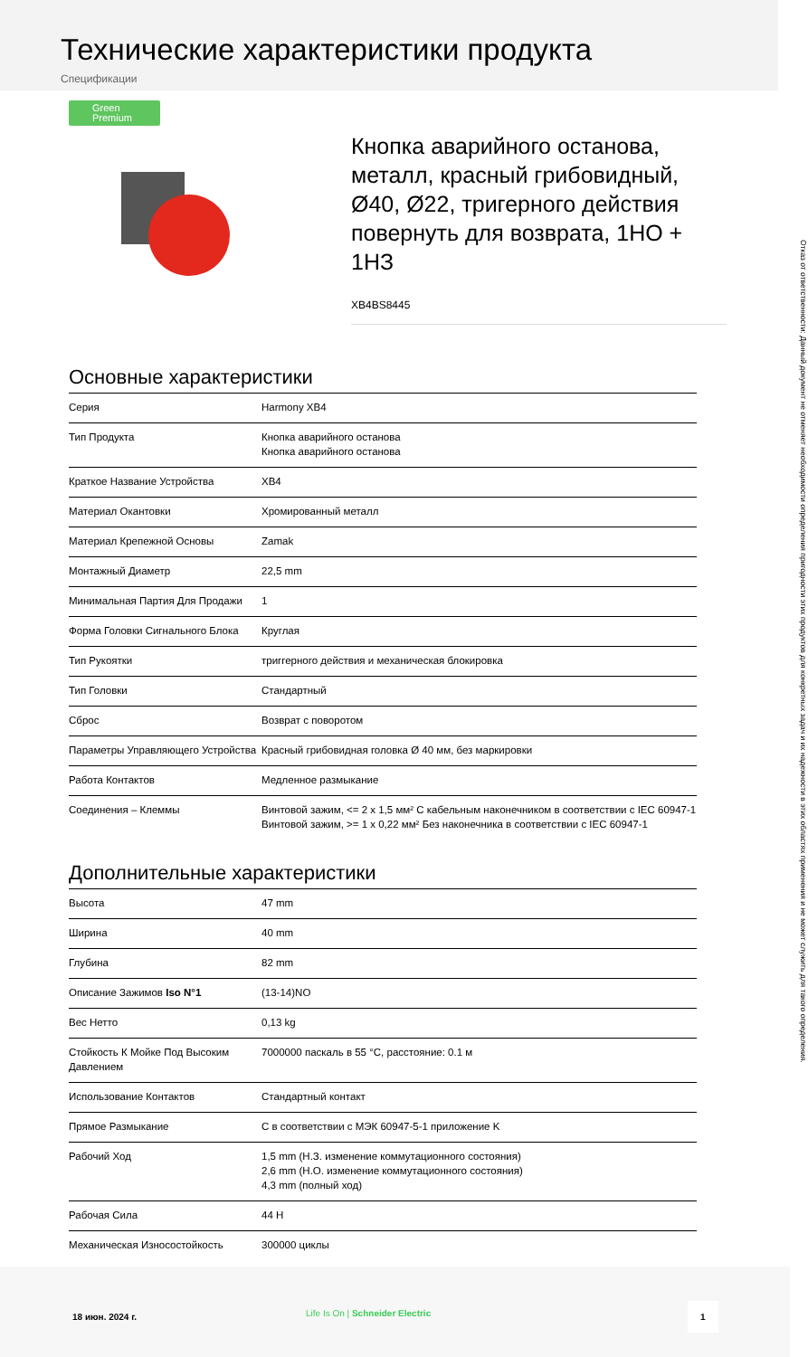Технические характеристики продукта
Спецификации
Green Premium
Кнопка аварийного останова, металл, красный грибовидный, Ø40, Ø22, тригерного действия повернуть для возврата, 1НО + 1НЗ
XB4BS8445
Основные характеристики
| Серия | Harmony XB4 |
| Тип Продукта | Кнопка аварийного останова Кнопка аварийного останова |
| Краткое Название Устройства | XB4 |
| Материал Окантовки | Хромированный металл |
| Материал Крепежной Основы | Zamak |
| Монтажный Диаметр | 22,5 mm |
| Минимальная Партия Для Продажи | 1 |
| Форма Головки Сигнального Блока | Круглая |
| Тип Рукоятки | триггерного действия и механическая блокировка |
| Тип Головки | Стандартный |
| Сброс | Возврат с поворотом |
| Параметры Управляющего Устройства | Красный грибовидная головка Ø 40 мм, без маркировки |
| Работа Контактов | Медленное размыкание |
| Соединения – Клеммы | Винтовой зажим, <= 2 x 1,5 мм² С кабельным наконечником в соответствии с IEC 60947-1 Винтовой зажим, >= 1 x 0,22 мм² Без наконечника в соответствии с IEC 60947-1 |
Дополнительные характеристики
| Высота | 47 mm |
| Ширина | 40 mm |
| Глубина | 82 mm |
| Описание Зажимов Iso N°1 | (13-14)NO |
| Вес Нетто | 0,13 kg |
| Стойкость К Мойке Под Высоким Давлением | 7000000 паскаль в 55 °C, расстояние: 0.1 м |
| Использование Контактов | Стандартный контакт |
| Прямое Размыкание | С в соответствии с МЭК 60947-5-1 приложение K |
| Рабочий Ход | 1,5 mm (Н.З. изменение коммутационного состояния) 2,6 mm (Н.О. изменение коммутационного состояния) 4,3 mm (полный ход) |
| Рабочая Сила | 44 Н |
| Механическая Износостойкость | 300000 циклы |
Отказ от ответственности: Данный документ не отменяет необходимости определения пригодности этих продуктов для конкретных задач и их надежности в этих областях применения и не может служить для такого определения.
18 июн. 2024 г. Life Is On | Schneider Electric
1